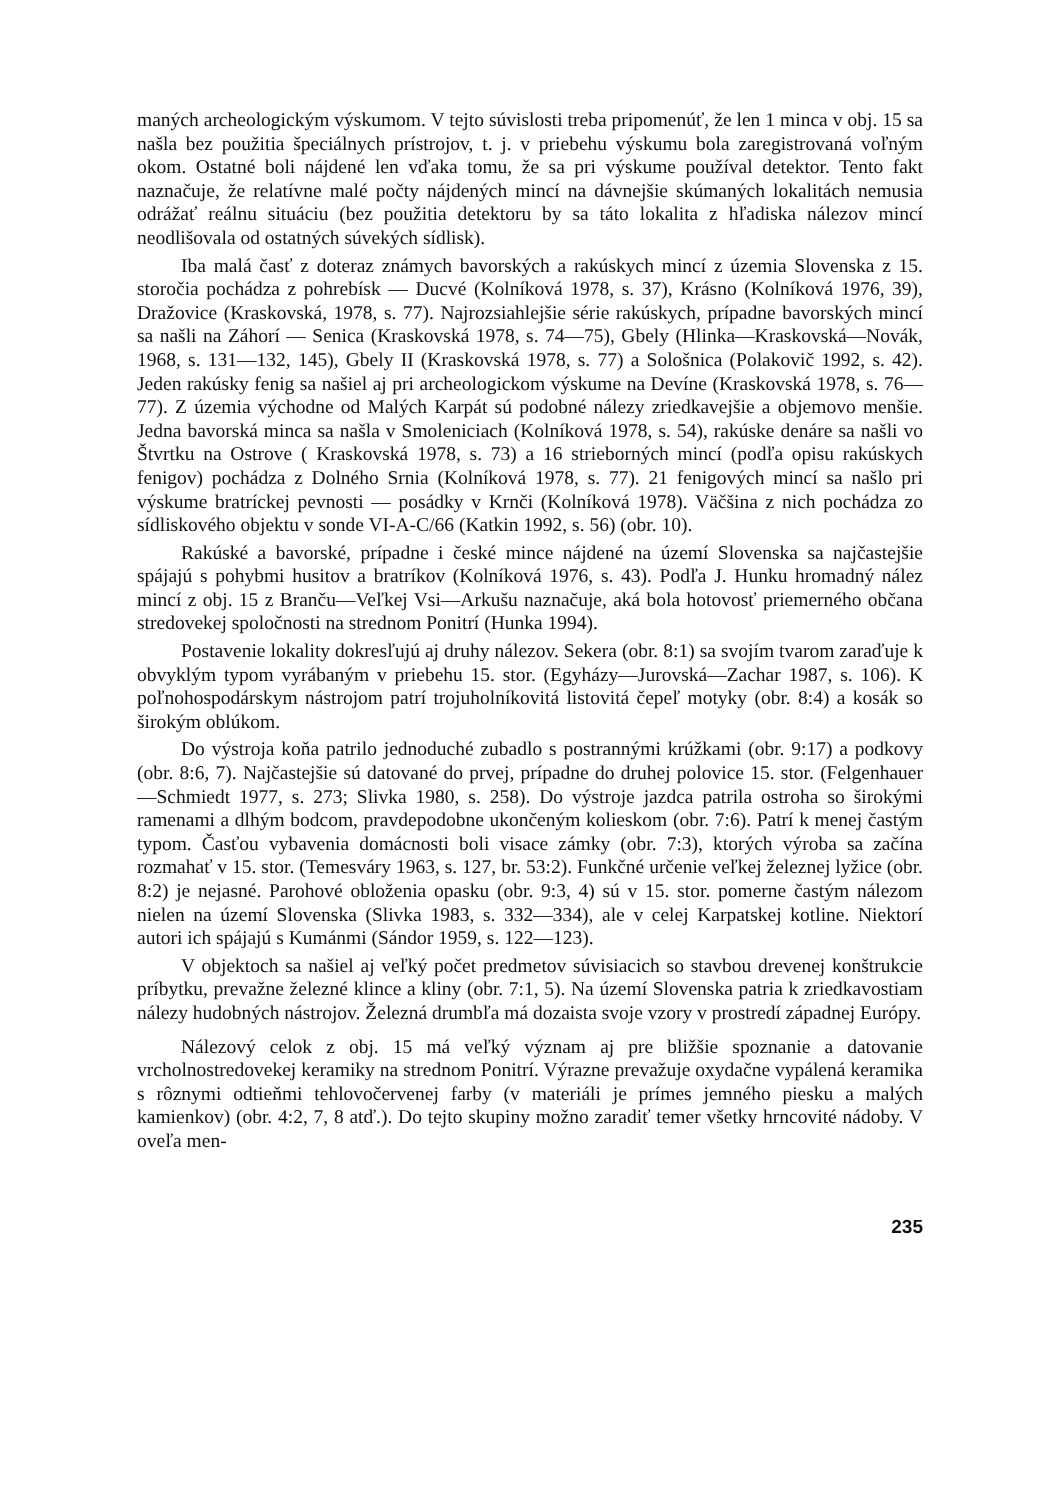maných archeologickým výskumom. V tejto súvislosti treba pripomenúť, že len 1 minca v obj. 15 sa našla bez použitia špeciálnych prístrojov, t. j. v priebehu výskumu bola zaregistrovaná voľným okom. Ostatné boli nájdené len vďaka tomu, že sa pri výskume používal detektor. Tento fakt naznačuje, že relatívne malé počty nájdených mincí na dávnejšie skúmaných lokalitách nemusia odrážať reálnu situáciu (bez použitia detektoru by sa táto lokalita z hľadiska nálezov mincí neodlišovala od ostatných súvekých sídlisk).
Iba malá časť z doteraz známych bavorských a rakúskych mincí z územia Slovenska z 15. storočia pochádza z pohrebísk — Ducvé (Kolníková 1978, s. 37), Krásno (Kolníková 1976, 39), Dražovice (Kraskovská, 1978, s. 77). Najrozsiahlejšie série rakúskych, prípadne bavorských mincí sa našli na Záhorí — Senica (Kraskovská 1978, s. 74—75), Gbely (Hlinka—Kraskovská—Novák, 1968, s. 131—132, 145), Gbely II (Kraskovská 1978, s. 77) a Sološnica (Polakovič 1992, s. 42). Jeden rakúsky fenig sa našiel aj pri archeologickom výskume na Devíne (Kraskovská 1978, s. 76—77). Z územia východne od Malých Karpát sú podobné nálezy zriedkavejšie a objemovo menšie. Jedna bavorská minca sa našla v Smoleniciach (Kolníková 1978, s. 54), rakúske denáre sa našli vo Štvrtku na Ostrove ( Kraskovská 1978, s. 73) a 16 strieborných mincí (podľa opisu rakúskych fenigov) pochádza z Dolného Srnia (Kolníková 1978, s. 77). 21 fenigových mincí sa našlo pri výskume bratríckej pevnosti — posádky v Krnči (Kolníková 1978). Väčšina z nich pochádza zo sídliskového objektu v sonde VI-A-C/66 (Katkin 1992, s. 56) (obr. 10).
Rakúské a bavorské, prípadne i české mince nájdené na území Slovenska sa najčastejšie spájajú s pohybmi husitov a bratríkov (Kolníková 1976, s. 43). Podľa J. Hunku hromadný nález mincí z obj. 15 z Branču—Veľkej Vsi—Arkušu naznačuje, aká bola hotovosť priemerného občana stredovekej spoločnosti na strednom Ponitrí (Hunka 1994).
Postavenie lokality dokresľujú aj druhy nálezov. Sekera (obr. 8:1) sa svojím tvarom zaraďuje k obvyklým typom vyrábaným v priebehu 15. stor. (Egyházy—Jurovská—Zachar 1987, s. 106). K poľnohospodárskym nástrojom patrí trojuholníkovitá listovitá čepeľ motyky (obr. 8:4) a kosák so širokým oblúkom.
Do výstroja koňa patrilo jednoduché zubadlo s postrannými krúžkami (obr. 9:17) a podkovy (obr. 8:6, 7). Najčastejšie sú datované do prvej, prípadne do druhej polovice 15. stor. (Felgenhauer—Schmiedt 1977, s. 273; Slivka 1980, s. 258). Do výstroje jazdca patrila ostroha so širokými ramenami a dlhým bodcom, pravdepodobne ukončeným kolieskom (obr. 7:6). Patrí k menej častým typom. Časťou vybavenia domácnosti boli visace zámky (obr. 7:3), ktorých výroba sa začína rozmahať v 15. stor. (Temesváry 1963, s. 127, br. 53:2). Funkčné určenie veľkej železnej lyžice (obr. 8:2) je nejasné. Parohové obloženia opasku (obr. 9:3, 4) sú v 15. stor. pomerne častým nálezom nielen na území Slovenska (Slivka 1983, s. 332—334), ale v celej Karpatskej kotline. Niektorí autori ich spájajú s Kumánmi (Sándor 1959, s. 122—123).
V objektoch sa našiel aj veľký počet predmetov súvisiacich so stavbou drevenej konštrukcie príbytku, prevažne železné klince a kliny (obr. 7:1, 5). Na území Slovenska patria k zriedkavostiam nálezy hudobných nástrojov. Železná drumbľa má dozaista svoje vzory v prostredí západnej Európy.
Nálezový celok z obj. 15 má veľký význam aj pre bližšie spoznanie a datovanie vrcholnostredovekej keramiky na strednom Ponitrí. Výrazne prevažuje oxydačne vypálená keramika s rôznymi odtieňmi tehlovočervenej farby (v materiáli je prímes jemného piesku a malých kamienkov) (obr. 4:2, 7, 8 atď.). Do tejto skupiny možno zaradiť temer všetky hrncovité nádoby. V oveľa men-
235